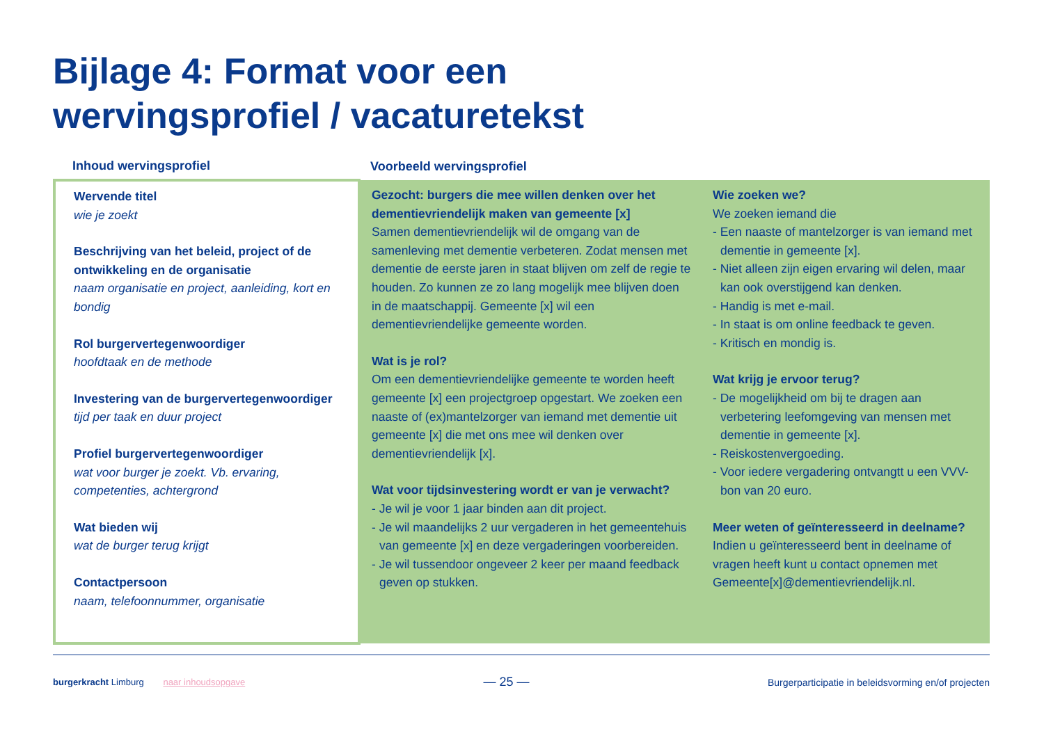Bijlage 4: Format voor een
wervingsprofiel / vacaturetekst
| Inhoud wervingsprofiel | Voorbeeld wervingsprofiel | |
| --- | --- | --- |
| Wervende titel wie je zoekt Beschrijving van het beleid, project of de ontwikkeling en de organisatie naam organisatie en project, aanleiding, kort en bondig Rol burgervertegenwoordiger hoofdtaak en de methode Investering van de burgervertegenwoordiger tijd per taak en duur project Profiel burgervertegenwoordiger wat voor burger je zoekt. Vb. ervaring, competenties, achtergrond Wat bieden wij wat de burger terug krijgt Contactpersoon naam, telefoonnummer, organisatie | Gezocht: burgers die mee willen denken over het dementievriendelijk maken van gemeente [x] Samen dementievriendelijk wil de omgang van de samenleving met dementie verbeteren. Zodat mensen met dementie de eerste jaren in staat blijven om zelf de regie te houden. Zo kunnen ze zo lang mogelijk mee blijven doen in de maatschappij. Gemeente [x] wil een dementievriendelijke gemeente worden. Wat is je rol? Om een dementievriendelijke gemeente te worden heeft gemeente [x] een projectgroep opgestart. We zoeken een naaste of (ex)mantelzorger van iemand met dementie uit gemeente [x] die met ons mee wil denken over dementievriendelijk [x]. Wat voor tijdsinvestering wordt er van je verwacht? - Je wil je voor 1 jaar binden aan dit project. - Je wil maandelijks 2 uur vergaderen in het gemeentehuis van gemeente [x] en deze vergaderingen voorbereiden. - Je wil tussendoor ongeveer 2 keer per maand feedback geven op stukken. | Wie zoeken we? We zoeken iemand die - Een naaste of mantelzorger is van iemand met dementie in gemeente [x]. - Niet alleen zijn eigen ervaring wil delen, maar kan ook overstijgend kan denken. - Handig is met e-mail. - In staat is om online feedback te geven. - Kritisch en mondig is. Wat krijg je ervoor terug? - De mogelijkheid om bij te dragen aan verbetering leefomgeving van mensen met dementie in gemeente [x]. - Reiskostenvergoeding. - Voor iedere vergadering ontvangtt u een VVV-bon van 20 euro. Meer weten of geïnteresseerd in deelname? Indien u geïnteresseerd bent in deelname of vragen heeft kunt u contact opnemen met Gemeente[x]@dementievriendelijk.nl. |
burgerkracht Limburg naar inhoudsopgave
— 25 —
Burgerparticipatie in beleidsvorming en/of projecten